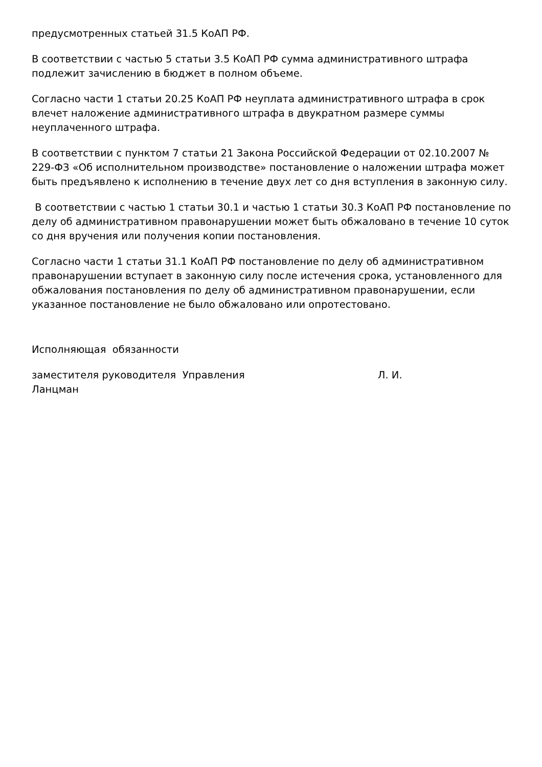предусмотренных статьей 31.5 КоАП РФ.
В соответствии с частью 5 статьи 3.5 КоАП РФ сумма административного штрафа подлежит зачислению в бюджет в полном объеме.
Согласно части 1 статьи 20.25 КоАП РФ неуплата административного штрафа в срок влечет наложение административного штрафа в двукратном размере суммы неуплаченного штрафа.
В соответствии с пунктом 7 статьи 21 Закона Российской Федерации от 02.10.2007 № 229-ФЗ «Об исполнительном производстве» постановление о наложении штрафа может быть предъявлено к исполнению в течение двух лет со дня вступления в законную силу.
В соответствии с частью 1 статьи 30.1 и частью 1 статьи 30.3 КоАП РФ постановление по делу об административном правонарушении может быть обжаловано в течение 10 суток со дня вручения или получения копии постановления.
Согласно части 1 статьи 31.1 КоАП РФ постановление по делу об административном правонарушении вступает в законную силу после истечения срока, установленного для обжалования постановления по делу об административном правонарушении, если указанное постановление не было обжаловано или опротестовано.
Исполняющая обязанности
заместителя руководителя Управления Л. И.
Ланцман